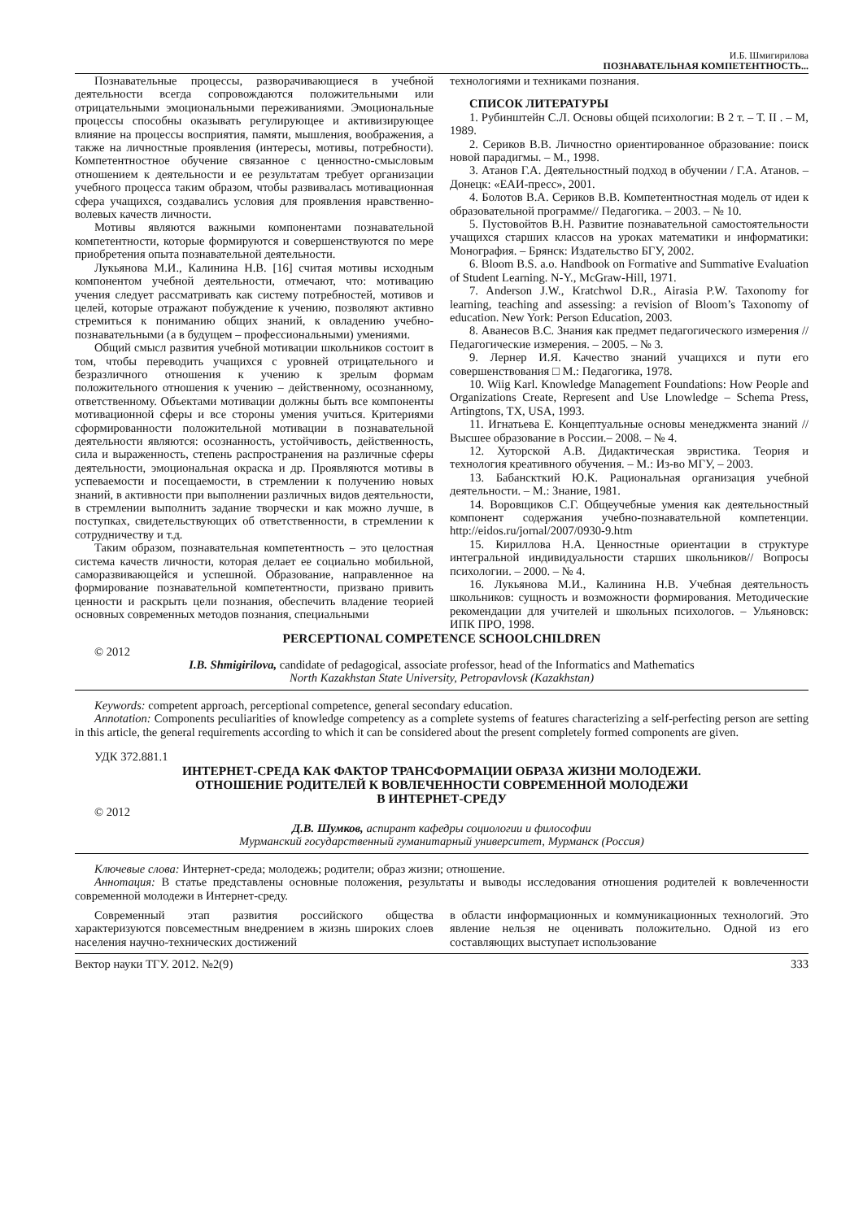И.Б. Шмигирилова
ПОЗНАВАТЕЛЬНАЯ КОМПЕТЕНТНОСТЬ...
Познавательные процессы, разворачивающиеся в учебной деятельности всегда сопровождаются положительными или отрицательными эмоциональными переживаниями. Эмоциональные процессы способны оказывать регулирующее и активизирующее влияние на процессы восприятия, памяти, мышления, воображения, а также на личностные проявления (интересы, мотивы, потребности). Компетентностное обучение связанное с ценностно-смысловым отношением к деятельности и ее результатам требует организации учебного процесса таким образом, чтобы развивалась мотивационная сфера учащихся, создавались условия для проявления нравственно-волевых качеств личности.
Мотивы являются важными компонентами познавательной компетентности, которые формируются и совершенствуются по мере приобретения опыта познавательной деятельности.
Лукьянова М.И., Калинина Н.В. [16] считая мотивы исходным компонентом учебной деятельности, отмечают, что: мотивацию учения следует рассматривать как систему потребностей, мотивов и целей, которые отражают побуждение к учению, позволяют активно стремиться к пониманию общих знаний, к овладению учебно-познавательными (а в будущем – профессиональными) умениями.
Общий смысл развития учебной мотивации школьников состоит в том, чтобы переводить учащихся с уровней отрицательного и безразличного отношения к учению к зрелым формам положительного отношения к учению – действенному, осознанному, ответственному. Объектами мотивации должны быть все компоненты мотивационной сферы и все стороны умения учиться. Критериями сформированности положительной мотивации в познавательной деятельности являются: осознанность, устойчивость, действенность, сила и выраженность, степень распространения на различные сферы деятельности, эмоциональная окраска и др. Проявляются мотивы в успеваемости и посещаемости, в стремлении к получению новых знаний, в активности при выполнении различных видов деятельности, в стремлении выполнить задание творчески и как можно лучше, в поступках, свидетельствующих об ответственности, в стремлении к сотрудничеству и т.д.
Таким образом, познавательная компетентность – это целостная система качеств личности, которая делает ее социально мобильной, саморазвивающейся и успешной. Образование, направленное на формирование познавательной компетентности, призвано привить ценности и раскрыть цели познания, обеспечить владение теорией основных современных методов познания, специальными
технологиями и техниками познания.
СПИСОК ЛИТЕРАТУРЫ
1. Рубинштейн С.Л. Основы общей психологии: В 2 т. – Т. II . – М, 1989.
2. Сериков В.В. Личностно ориентированное образование: поиск новой парадигмы. – М., 1998.
3. Атанов Г.А. Деятельностный подход в обучении / Г.А. Атанов. – Донецк: «ЕАИ-пресс», 2001.
4. Болотов В.А. Сериков В.В. Компетентностная модель от идеи к образовательной программе// Педагогика. – 2003. – № 10.
5. Пустовойтов В.Н. Развитие познавательной самостоятельности учащихся старших классов на уроках математики и информатики: Монография. – Брянск: Издательство БГУ, 2002.
6. Bloom B.S. a.o. Handbook on Formative and Summative Evaluation of Student Learning. N-Y., McGraw-Hill, 1971.
7. Anderson J.W., Kratchwol D.R., Airasia P.W. Taxonomy for learning, teaching and assessing: a revision of Bloom’s Taxonomy of education. New York: Person Education, 2003.
8. Аванесов В.С. Знания как предмет педагогического измерения // Педагогические измерения. – 2005. – № 3.
9. Лернер И.Я. Качество знаний учащихся и пути его совершенствования □ М.: Педагогика, 1978.
10. Wiig Karl. Knowledge Management Foundations: How People and Organizations Create, Represent and Use Lnowledge – Schema Press, Artingtons, TX, USA, 1993.
11. Игнатьева Е. Концептуальные основы менеджмента знаний // Высшее образование в России.– 2008. – № 4.
12. Хуторской А.В. Дидактическая эвристика. Теория и технология креативного обучения. – М.: Из-во МГУ, – 2003.
13. Бабанскткий Ю.К. Рациональная организация учебной деятельности. – М.: Знание, 1981.
14. Воровщиков С.Г. Общеучебные умения как деятельностный компонент содержания учебно-познавательной компетенции. http://eidos.ru/jornal/2007/0930-9.htm
15. Кириллова Н.А. Ценностные ориентации в структуре интегральной индивидуальности старших школьников// Вопросы психологии. – 2000. – № 4.
16. Лукьянова М.И., Калинина Н.В. Учебная деятельность школьников: сущность и возможности формирования. Методические рекомендации для учителей и школьных психологов. – Ульяновск: ИПК ПРО, 1998.
PERCEPTIONAL COMPETENCE SCHOOLCHILDREN
© 2012
I.B. Shmigirilova, candidate of pedagogical, associate professor, head of the Informatics and Mathematics
North Kazakhstan State University, Petropavlovsk (Kazakhstan)
Keywords: competent approach, perceptional competence, general secondary education.
Annotation: Components peculiarities of knowledge competency as a complete systems of features characterizing a self-perfecting person are setting in this article, the general requirements according to which it can be considered about the present completely formed components are given.
УДК 372.881.1
ИНТЕРНЕТ-СРЕДА КАК ФАКТОР ТРАНСФОРМАЦИИ ОБРАЗА ЖИЗНИ МОЛОДЕЖИ.
ОТНОШЕНИЕ РОДИТЕЛЕЙ К ВОВЛЕЧЕННОСТИ СОВРЕМЕННОЙ МОЛОДЕЖИ
В ИНТЕРНЕТ-СРЕДУ
© 2012
Д.В. Шумков, аспирант кафедры социологии и философии
Мурманский государственный гуманитарный университет, Мурманск (Россия)
Ключевые слова: Интернет-среда; молодежь; родители; образ жизни; отношение.
Аннотация: В статье представлены основные положения, результаты и выводы исследования отношения родителей к вовлеченности современной молодежи в Интернет-среду.
Современный этап развития российского общества характеризуются повсеместным внедрением в жизнь широких слоев населения научно-технических достижений
в области информационных и коммуникационных технологий. Это явление нельзя не оценивать положительно. Одной из его составляющих выступает использование
Вектор науки ТГУ. 2012. №2(9) 333